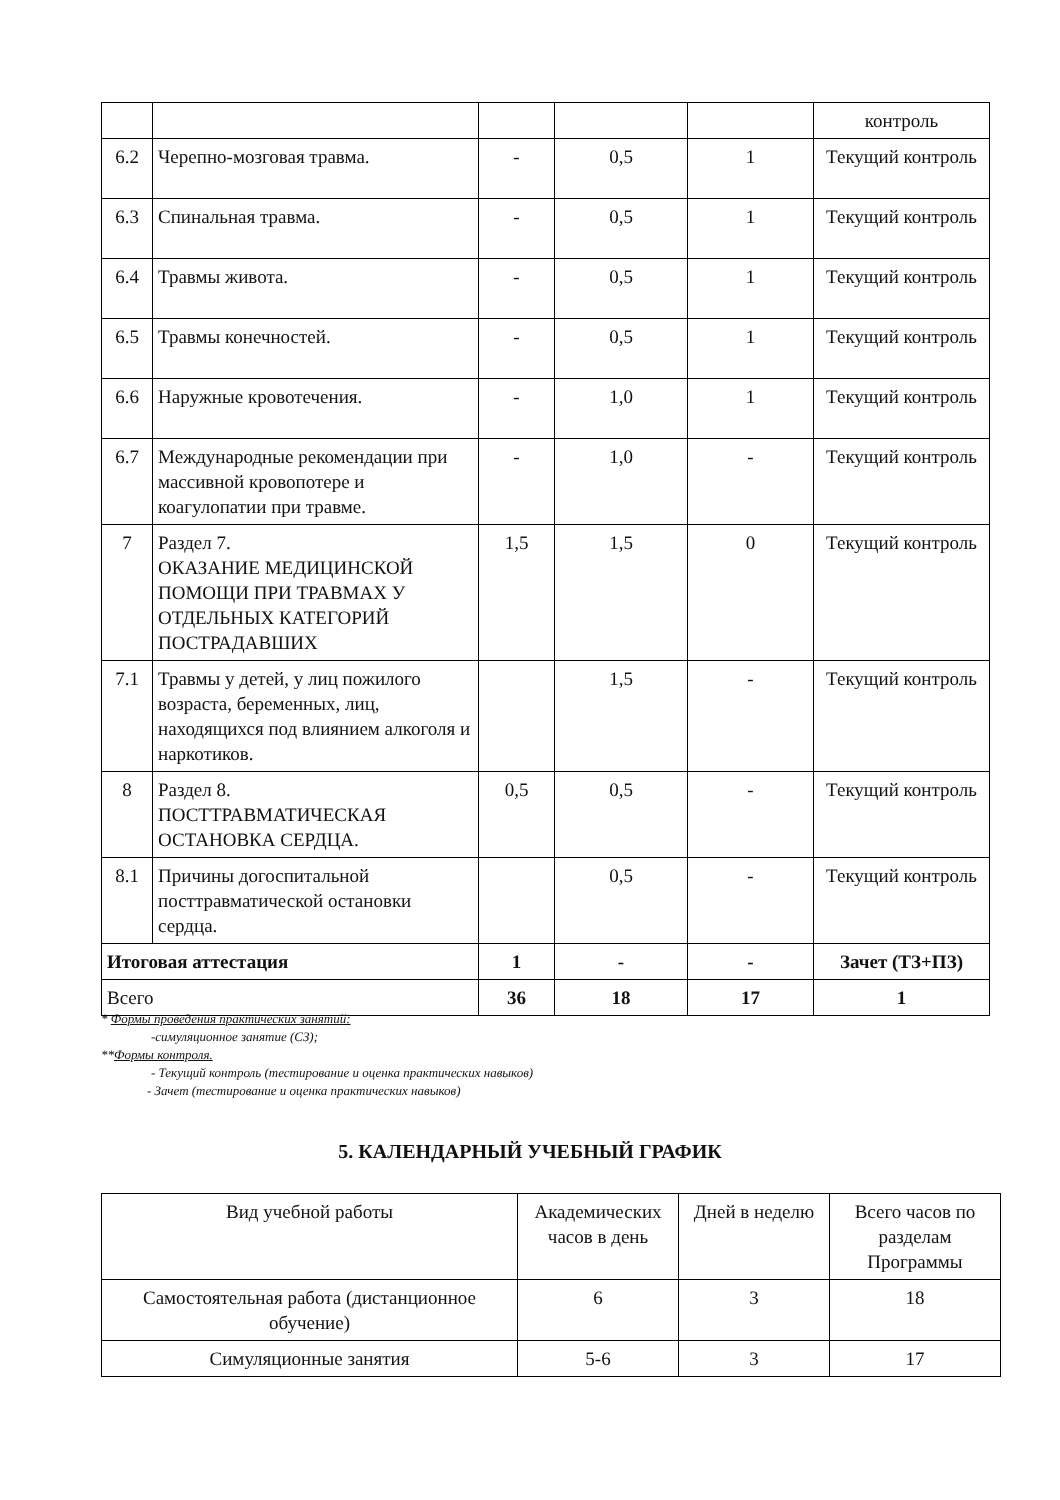| | | | | | контроль |
| 6.2 | Черепно-мозговая травма. | - | 0,5 | 1 | Текущий контроль |
| 6.3 | Спинальная травма. | - | 0,5 | 1 | Текущий контроль |
| 6.4 | Травмы живота. | - | 0,5 | 1 | Текущий контроль |
| 6.5 | Травмы конечностей. | - | 0,5 | 1 | Текущий контроль |
| 6.6 | Наружные кровотечения. | - | 1,0 | 1 | Текущий контроль |
| 6.7 | Международные рекомендации при массивной кровопотере и коагулопатии при травме. | - | 1,0 | - | Текущий контроль |
| 7 | Раздел 7. ОКАЗАНИЕ МЕДИЦИНСКОЙ ПОМОЩИ ПРИ ТРАВМАХ У ОТДЕЛЬНЫХ КАТЕГОРИЙ ПОСТРАДАВШИХ | 1,5 | 1,5 | 0 | Текущий контроль |
| 7.1 | Травмы у детей, у лиц пожилого возраста, беременных, лиц, находящихся под влиянием алкоголя и наркотиков. | | 1,5 | - | Текущий контроль |
| 8 | Раздел 8. ПОСТТРАВМАТИЧЕСКАЯ ОСТАНОВКА СЕРДЦА. | 0,5 | 0,5 | - | Текущий контроль |
| 8.1 | Причины догоспитальной посттравматической остановки сердца. | | 0,5 | - | Текущий контроль |
| Итоговая аттестация | | 1 | - | - | Зачет (ТЗ+ПЗ) |
| Всего | | 36 | 18 | 17 | 1 |
* Формы проведения практических занятий:
-симуляционное занятие (СЗ);
**Формы контроля.
- Текущий контроль (тестирование и оценка практических навыков)
- Зачет (тестирование и оценка практических навыков)
5. КАЛЕНДАРНЫЙ УЧЕБНЫЙ ГРАФИК
| Вид учебной работы | Академических часов в день | Дней в неделю | Всего часов по разделам Программы |
| Самостоятельная работа (дистанционное обучение) | 6 | 3 | 18 |
| Симуляционные занятия | 5-6 | 3 | 17 |